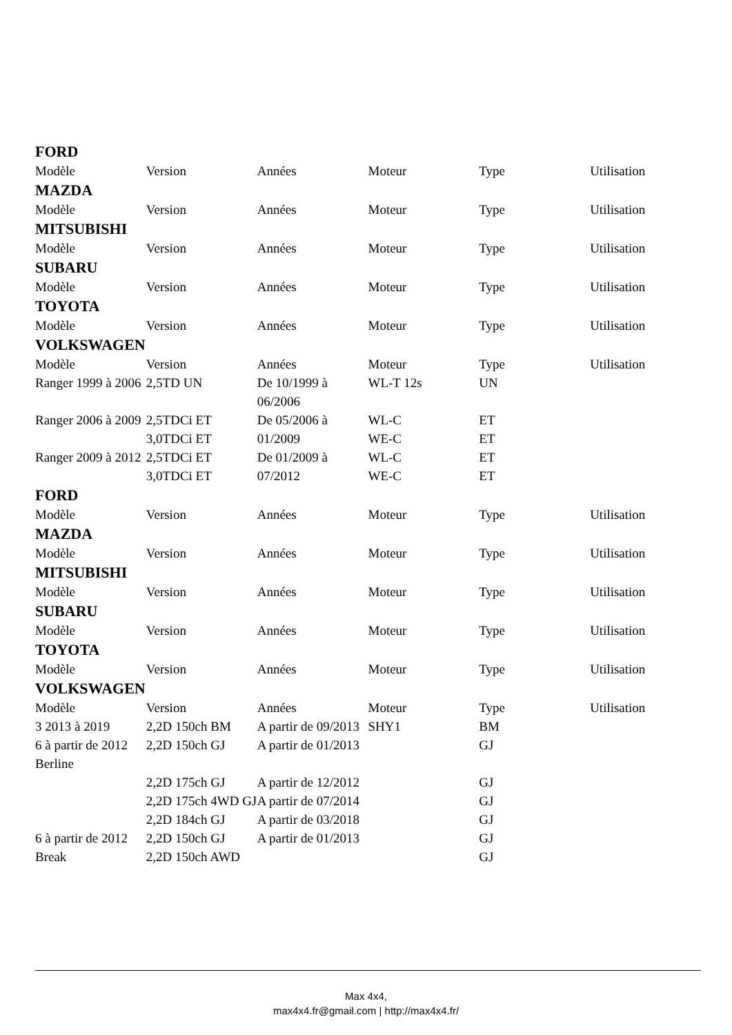FORD
| Modèle | Version | Années | Moteur | Type | Utilisation |
| --- | --- | --- | --- | --- | --- |
MAZDA
| Modèle | Version | Années | Moteur | Type | Utilisation |
| --- | --- | --- | --- | --- | --- |
MITSUBISHI
| Modèle | Version | Années | Moteur | Type | Utilisation |
| --- | --- | --- | --- | --- | --- |
SUBARU
| Modèle | Version | Années | Moteur | Type | Utilisation |
| --- | --- | --- | --- | --- | --- |
TOYOTA
| Modèle | Version | Années | Moteur | Type | Utilisation |
| --- | --- | --- | --- | --- | --- |
VOLKSWAGEN
| Modèle | Version | Années | Moteur | Type | Utilisation |
| --- | --- | --- | --- | --- | --- |
| Ranger 1999 à 2006 | 2,5TD UN | De 10/1999 à 06/2006 | WL-T 12s | UN | |
| Ranger 2006 à 2009 | 2,5TDCi ET 3,0TDCi ET | De 05/2006 à 01/2009 | WL-C WE-C | ET ET | |
| Ranger 2009 à 2012 | 2,5TDCi ET 3,0TDCi ET | De 01/2009 à 07/2012 | WL-C WE-C | ET ET | |
FORD
| Modèle | Version | Années | Moteur | Type | Utilisation |
| --- | --- | --- | --- | --- | --- |
MAZDA
| Modèle | Version | Années | Moteur | Type | Utilisation |
| --- | --- | --- | --- | --- | --- |
MITSUBISHI
| Modèle | Version | Années | Moteur | Type | Utilisation |
| --- | --- | --- | --- | --- | --- |
SUBARU
| Modèle | Version | Années | Moteur | Type | Utilisation |
| --- | --- | --- | --- | --- | --- |
TOYOTA
| Modèle | Version | Années | Moteur | Type | Utilisation |
| --- | --- | --- | --- | --- | --- |
VOLKSWAGEN
| Modèle | Version | Années | Moteur | Type | Utilisation |
| --- | --- | --- | --- | --- | --- |
| 3 2013 à 2019 | 2,2D 150ch BM | A partir de 09/2013 | SHY1 | BM | |
| 6 à partir de 2012 Berline | 2,2D 150ch GJ | A partir de 01/2013 | | GJ | |
| | 2,2D 175ch GJ | A partir de 12/2012 | | GJ | |
| | 2,2D 175ch 4WD GJ | A partir de 07/2014 | | GJ | |
| | 2,2D 184ch GJ | A partir de 03/2018 | | GJ | |
| 6 à partir de 2012 Break | 2,2D 150ch GJ 2,2D 150ch AWD | A partir de 01/2013 | | GJ GJ | |
Max 4x4,
max4x4.fr@gmail.com | http://max4x4.fr/